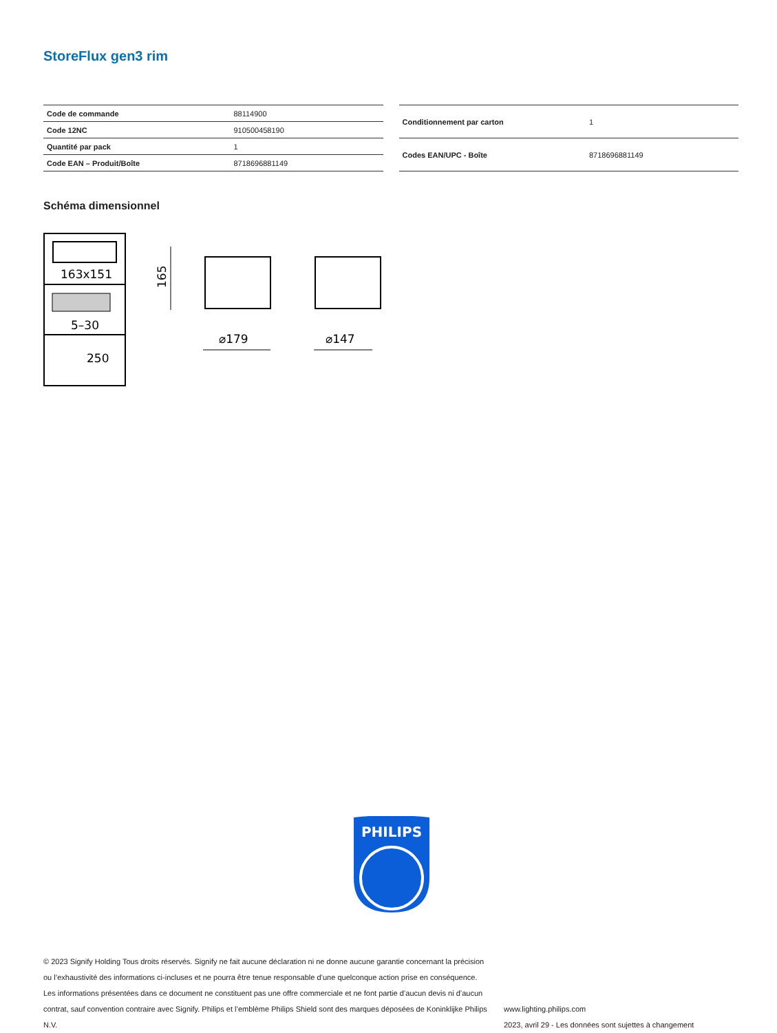StoreFlux gen3 rim
| Code de commande | 88114900 |
| Code 12NC | 910500458190 |
| Quantité par pack | 1 |
| Code EAN – Produit/Boîte | 8718696881149 |
| Conditionnement par carton | 1 |
| Codes EAN/UPC - Boîte | 8718696881149 |
Schéma dimensionnel
163x151
5–30
250
165
⌀179
⌀147
PHILIPS
© 2023 Signify Holding Tous droits réservés. Signify ne fait aucune déclaration ni ne donne aucune garantie concernant la précision ou l’exhaustivité des informations ci-incluses et ne pourra être tenue responsable d’une quelconque action prise en conséquence. Les informations présentées dans ce document ne constituent pas une offre commerciale et ne font partie d’aucun devis ni d’aucun contrat, sauf convention contraire avec Signify. Philips et l’emblème Philips Shield sont des marques déposées de Koninklijke Philips N.V.
www.lighting.philips.com
2023, avril 29 - Les données sont sujettes à changement